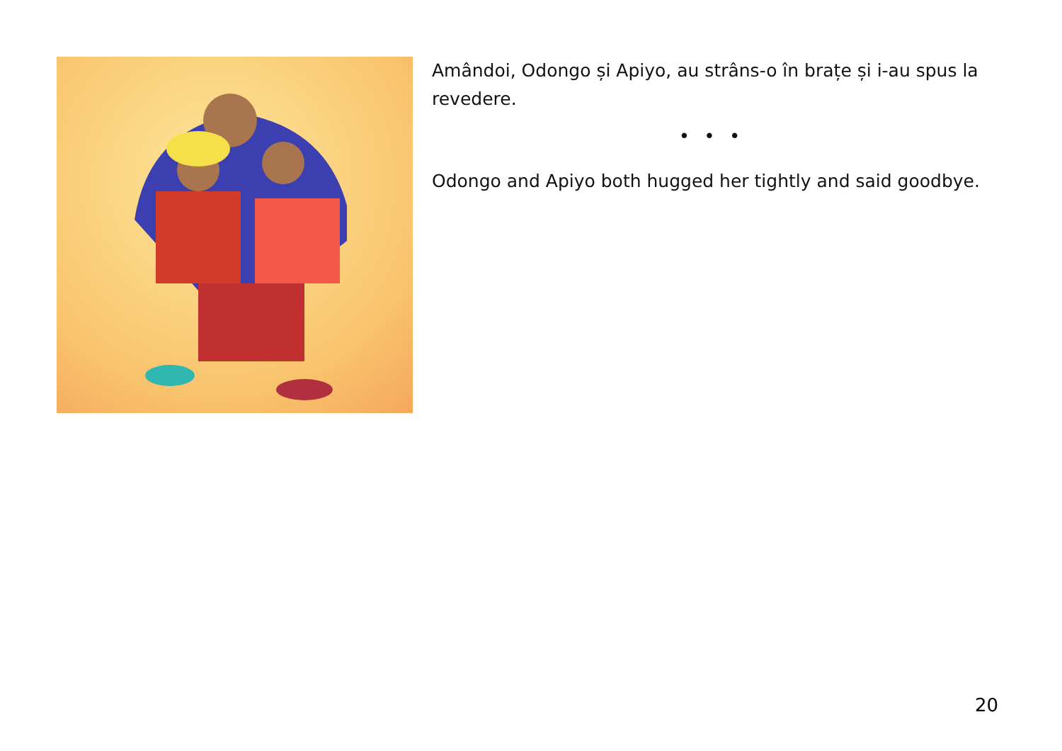Amândoi, Odongo și Apiyo, au strâns-o în brațe și i-au spus la revedere.
• • •
Odongo and Apiyo both hugged her tightly and said goodbye.
20